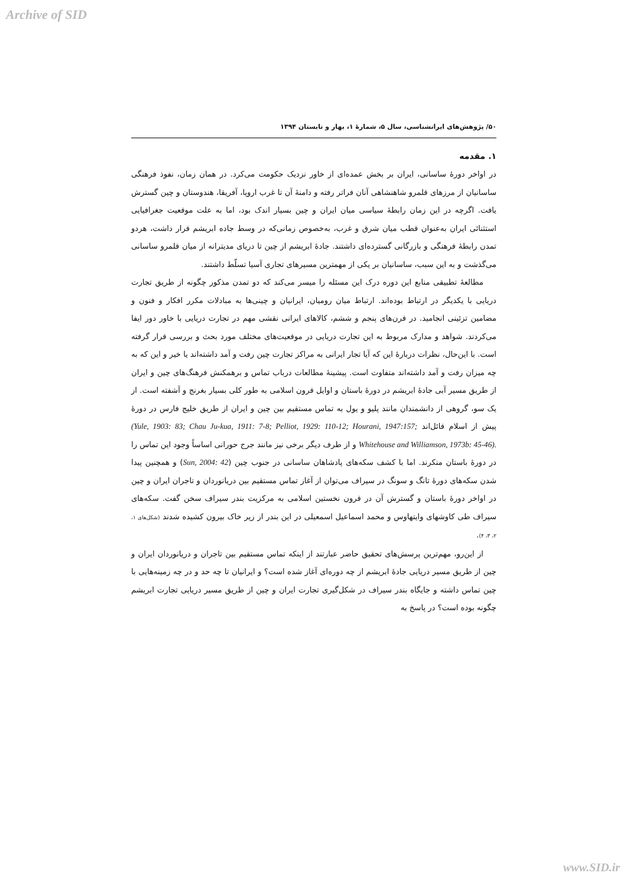Archive of SID
۵۰/ پژوهش‌های ایرانشناسی، سال ۵، شمارۀ ۱، بهار و تابستان ۱۳۹۴
۱. مقدمه
در اواخر دورۀ ساسانی، ایران بر بخش عمده‌ای از خاور نزدیک حکومت می‌کرد. در همان زمان، نفوذ فرهنگی ساسانیان از مرزهای قلمرو شاهنشاهی آنان فراتر رفته و دامنۀ آن تا غرب اروپا، آفریقا، هندوستان و چین گسترش یافت. اگرچه در این زمان رابطۀ سیاسی میان ایران و چین بسیار اندک بود، اما به علت موقعیت جغرافیایی استثنائی ایران به‌عنوان قطب میان شرق و غرب، به‌خصوص زمانی‌که در وسط جاده ابریشم قرار داشت، هردو تمدن رابطۀ فرهنگی و بازرگانی گسترده‌ای داشتند. جادۀ ابریشم از چین تا دریای مدیترانه از میان قلمرو ساسانی می‌گذشت و به این سبب، ساسانیان بر یکی از مهمترین مسیرهای تجاری آسیا تسلّط داشتند.
مطالعۀ تطبیقی منابع این دوره درک این مسئله را میسر می‌کند که دو تمدن مذکور چگونه از طریق تجارت دریایی با یکدیگر در ارتباط بوده‌اند. ارتباط میان رومیان، ایرانیان و چینی‌ها به مبادلات مکرر افکار و فنون و مضامین تزئینی انجامید. در قرن‌های پنجم و ششم، کالاهای ایرانی نقشی مهم در تجارت دریایی با خاور دور ایفا می‌کردند. شواهد و مدارک مربوط به این تجارت دریایی در موقعیت‌های مختلف مورد بحث و بررسی قرار گرفته است. با این‌حال، نظرات دربارۀ این که آیا تجار ایرانی به مراکز تجارت چین رفت و آمد داشته‌اند یا خیر و این که به چه میزان رفت و آمد داشته‌اند متفاوت است. پیشینۀ مطالعات درباب تماس و برهمکنش فرهنگ‌های چین و ایران از طریق مسیر آبی جادۀ ابریشم در دورۀ باستان و اوایل قرون اسلامی به طور کلی بسیار بغرنج و آشفته است. از یک سو، گروهی از دانشمندان مانند پلیو و یول به تماس مستقیم بین چین و ایران از طریق خلیج فارس در دورۀ پیش از اسلام قائل‌اند (Yule, 1903: 83; Chau Ju-kua, 1911: 7-8; Pelliot, 1929: 110-12; Hourani, 1947:157; Whitehouse and Williamson, 1973b: 45-46). و از طرف دیگر برخی نیز مانند جرج حورانی اساساً وجود این تماس را در دورۀ باستان منکرند. اما با کشف سکه‌های پادشاهان ساسانی در جنوب چین (Sun, 2004: 42) و همچنین پیدا شدن سکه‌های دورۀ تانگ و سونگ در سیراف می‌توان از آغاز تماس مستقیم بین دریانوردان و تاجران ایران و چین در اواخر دورۀ باستان و گسترش آن در قرون نخستین اسلامی به مرکزیت بندر سیراف سخن گفت. سکه‌های سیراف طی کاوشهای وایتهاوس و محمد اسماعیل اسمعیلی در این بندر از زیر خاک بیرون کشیده شدند (شکل‌های ۱، ۲، ۳، ۴).
از این‌رو، مهم‌ترین پرسش‌های تحقیق حاضر عبارتند از اینکه تماس مستقیم بین تاجران و دریانوردان ایران و چین از طریق مسیر دریایی جادۀ ابریشم از چه دوره‌ای آغاز شده است؟ و ایرانیان تا چه حد و در چه زمینه‌هایی با چین تماس داشته و جایگاه بندر سیراف در شکل‌گیری تجارت ایران و چین از طریق مسیر دریایی تجارت ابریشم چگونه بوده است؟ در پاسخ به
www.SID.ir